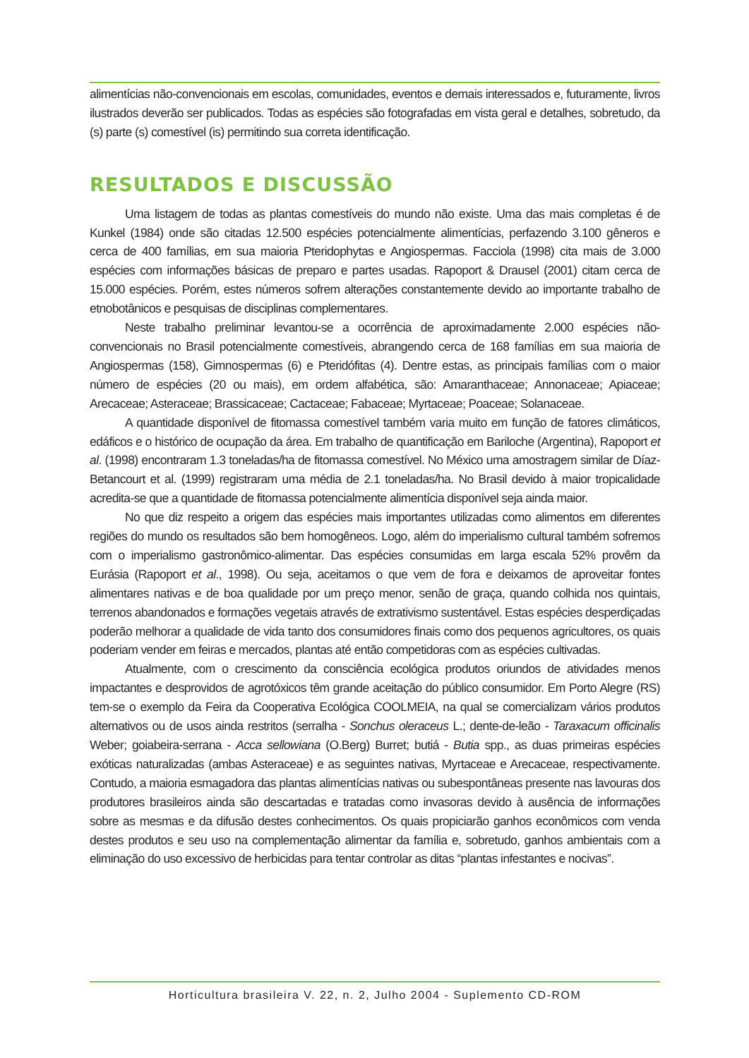alimentícias não-convencionais em escolas, comunidades, eventos e demais interessados e, futuramente, livros ilustrados deverão ser publicados. Todas as espécies são fotografadas em vista geral e detalhes, sobretudo, da (s) parte (s) comestível (is) permitindo sua correta identificação.
RESULTADOS E DISCUSSÃO
Uma listagem de todas as plantas comestíveis do mundo não existe. Uma das mais completas é de Kunkel (1984) onde são citadas 12.500 espécies potencialmente alimentícias, perfazendo 3.100 gêneros e cerca de 400 famílias, em sua maioria Pteridophytas e Angiospermas. Facciola (1998) cita mais de 3.000 espécies com informações básicas de preparo e partes usadas. Rapoport & Drausel (2001) citam cerca de 15.000 espécies. Porém, estes números sofrem alterações constantemente devido ao importante trabalho de etnobotânicos e pesquisas de disciplinas complementares.
Neste trabalho preliminar levantou-se a ocorrência de aproximadamente 2.000 espécies não-convencionais no Brasil potencialmente comestíveis, abrangendo cerca de 168 famílias em sua maioria de Angiospermas (158), Gimnospermas (6) e Pteridófitas (4). Dentre estas, as principais famílias com o maior número de espécies (20 ou mais), em ordem alfabética, são: Amaranthaceae; Annonaceae; Apiaceae; Arecaceae; Asteraceae; Brassicaceae; Cactaceae; Fabaceae; Myrtaceae; Poaceae; Solanaceae.
A quantidade disponível de fitomassa comestível também varia muito em função de fatores climáticos, edáficos e o histórico de ocupação da área. Em trabalho de quantificação em Bariloche (Argentina), Rapoport et al. (1998) encontraram 1.3 toneladas/ha de fitomassa comestível. No México uma amostragem similar de Díaz-Betancourt et al. (1999) registraram uma média de 2.1 toneladas/ha. No Brasil devido à maior tropicalidade acredita-se que a quantidade de fitomassa potencialmente alimentícia disponível seja ainda maior.
No que diz respeito a origem das espécies mais importantes utilizadas como alimentos em diferentes regiões do mundo os resultados são bem homogêneos. Logo, além do imperialismo cultural também sofremos com o imperialismo gastronômico-alimentar. Das espécies consumidas em larga escala 52% provêm da Eurásia (Rapoport et al., 1998). Ou seja, aceitamos o que vem de fora e deixamos de aproveitar fontes alimentares nativas e de boa qualidade por um preço menor, senão de graça, quando colhida nos quintais, terrenos abandonados e formações vegetais através de extrativismo sustentável. Estas espécies desperdiçadas poderão melhorar a qualidade de vida tanto dos consumidores finais como dos pequenos agricultores, os quais poderiam vender em feiras e mercados, plantas até então competidoras com as espécies cultivadas.
Atualmente, com o crescimento da consciência ecológica produtos oriundos de atividades menos impactantes e desprovidos de agrotóxicos têm grande aceitação do público consumidor. Em Porto Alegre (RS) tem-se o exemplo da Feira da Cooperativa Ecológica COOLMEIA, na qual se comercializam vários produtos alternativos ou de usos ainda restritos (serralha - Sonchus oleraceus L.; dente-de-leão - Taraxacum officinalis Weber; goiabeira-serrana - Acca sellowiana (O.Berg) Burret; butiá - Butia spp., as duas primeiras espécies exóticas naturalizadas (ambas Asteraceae) e as seguintes nativas, Myrtaceae e Arecaceae, respectivamente. Contudo, a maioria esmagadora das plantas alimentícias nativas ou subespontâneas presente nas lavouras dos produtores brasileiros ainda são descartadas e tratadas como invasoras devido à ausência de informações sobre as mesmas e da difusão destes conhecimentos. Os quais propiciarão ganhos econômicos com venda destes produtos e seu uso na complementação alimentar da família e, sobretudo, ganhos ambientais com a eliminação do uso excessivo de herbicidas para tentar controlar as ditas “plantas infestantes e nocivas”.
Horticultura brasileira V. 22, n. 2, Julho 2004 - Suplemento CD-ROM